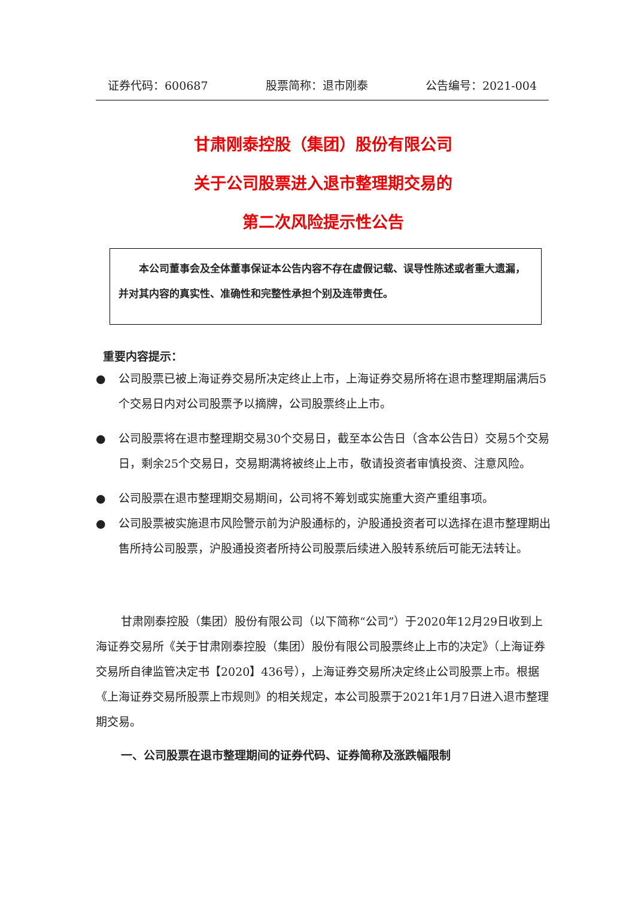证券代码：600687 股票简称：退市刚泰 公告编号：2021-004
甘肃刚泰控股（集团）股份有限公司
关于公司股票进入退市整理期交易的
第二次风险提示性公告
  本公司董事会及全体董事保证本公告内容不存在虚假记载、误导性陈述或者重大遗漏，并对其内容的真实性、准确性和完整性承担个别及连带责任。
重要内容提示：
● 公司股票已被上海证券交易所决定终止上市，上海证券交易所将在退市整理期届满后5个交易日内对公司股票予以摘牌，公司股票终止上市。
● 公司股票将在退市整理期交易30个交易日，截至本公告日（含本公告日）交易5个交易日，剩余25个交易日，交易期满将被终止上市，敬请投资者审慎投资、注意风险。
● 公司股票在退市整理期交易期间，公司将不筹划或实施重大资产重组事项。
● 公司股票被实施退市风险警示前为沪股通标的，沪股通投资者可以选择在退市整理期出售所持公司股票，沪股通投资者所持公司股票后续进入股转系统后可能无法转让。
甘肃刚泰控股（集团）股份有限公司（以下简称“公司”）于2020年12月29日收到上海证券交易所《关于甘肃刚泰控股（集团）股份有限公司股票终止上市的决定》（上海证券交易所自律监管决定书【2020】436号），上海证券交易所决定终止公司股票上市。根据《上海证券交易所股票上市规则》的相关规定，本公司股票于2021年1月7日进入退市整理期交易。
一、公司股票在退市整理期间的证券代码、证券简称及涨跌幅限制